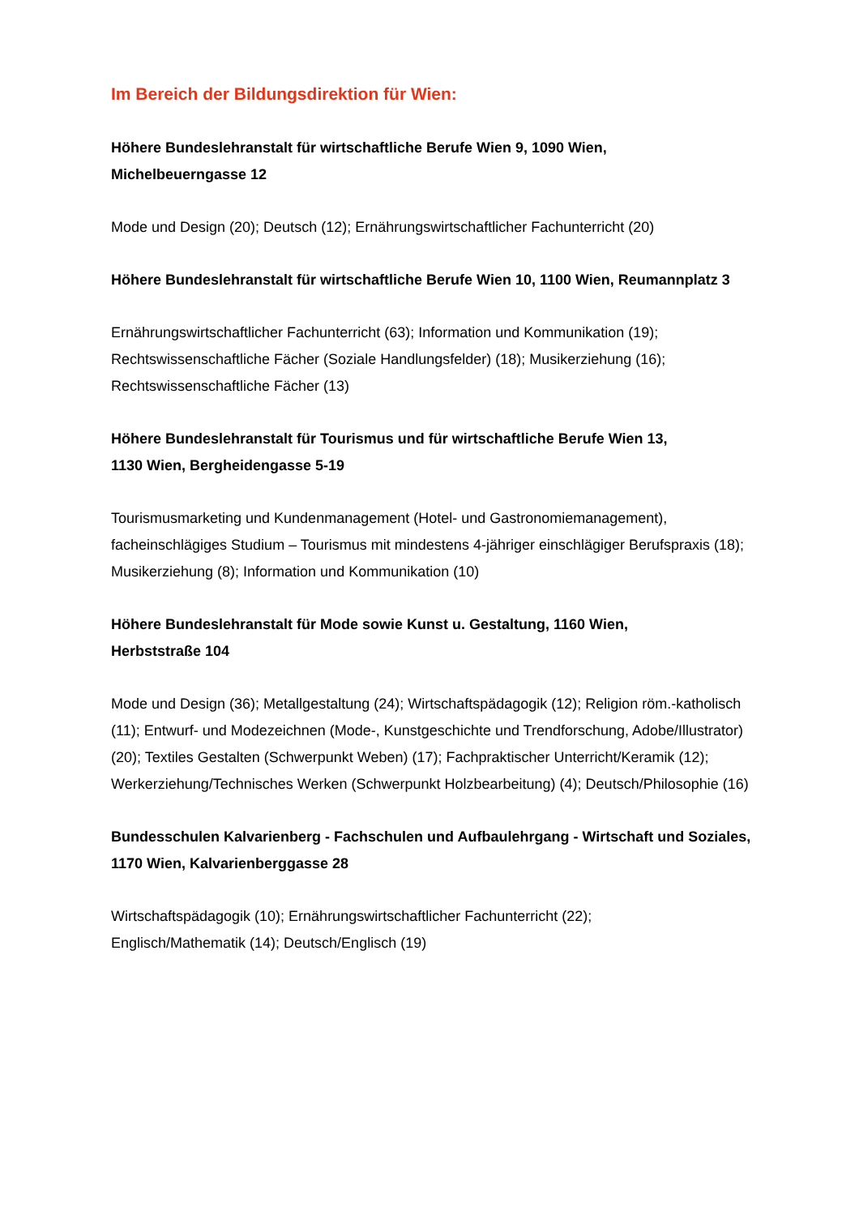Im Bereich der Bildungsdirektion für Wien:
Höhere Bundeslehranstalt für wirtschaftliche Berufe Wien 9, 1090 Wien,
Michelbeuerngasse 12
Mode und Design (20); Deutsch (12); Ernährungswirtschaftlicher Fachunterricht (20)
Höhere Bundeslehranstalt für wirtschaftliche Berufe Wien 10, 1100 Wien, Reumannplatz 3
Ernährungswirtschaftlicher Fachunterricht (63); Information und Kommunikation (19); Rechtswissenschaftliche Fächer (Soziale Handlungsfelder) (18); Musikerziehung (16); Rechtswissenschaftliche Fächer (13)
Höhere Bundeslehranstalt für Tourismus und für wirtschaftliche Berufe Wien 13,
1130 Wien, Bergheidengasse 5-19
Tourismusmarketing und Kundenmanagement (Hotel- und Gastronomiemanagement), facheinschlägiges Studium – Tourismus mit mindestens 4-jähriger einschlägiger Berufspraxis (18); Musikerziehung (8); Information und Kommunikation (10)
Höhere Bundeslehranstalt für Mode sowie Kunst u. Gestaltung, 1160 Wien,
Herbststraße 104
Mode und Design (36); Metallgestaltung (24); Wirtschaftspädagogik (12); Religion röm.-katholisch (11); Entwurf- und Modezeichnen (Mode-, Kunstgeschichte und Trendforschung, Adobe/Illustrator) (20); Textiles Gestalten (Schwerpunkt Weben) (17); Fachpraktischer Unterricht/Keramik (12); Werkerziehung/Technisches Werken (Schwerpunkt Holzbearbeitung) (4); Deutsch/Philosophie (16)
Bundesschulen Kalvarienberg - Fachschulen und Aufbaulehrgang - Wirtschaft und Soziales, 1170 Wien, Kalvarienberggasse 28
Wirtschaftspädagogik (10); Ernährungswirtschaftlicher Fachunterricht (22);
Englisch/Mathematik (14); Deutsch/Englisch (19)